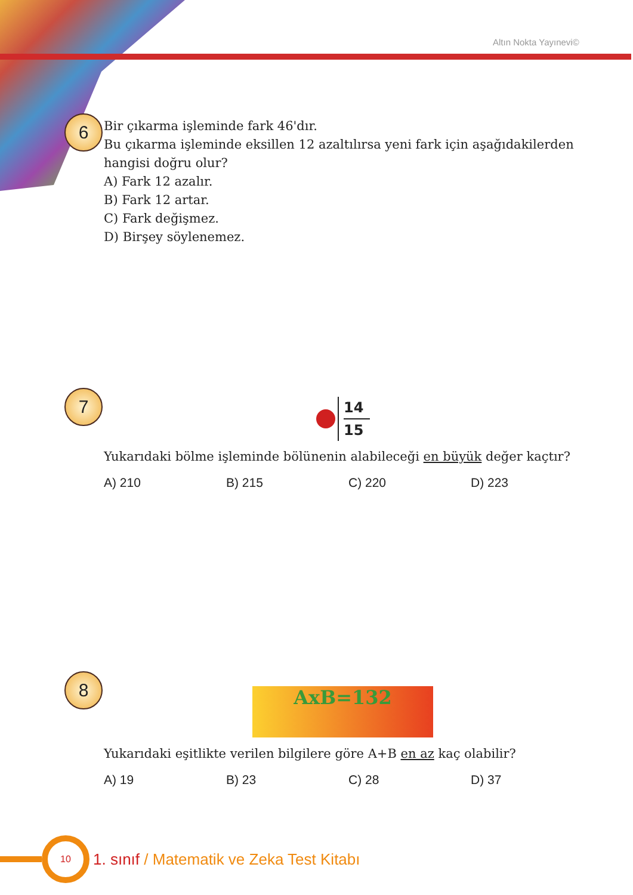Altın Nokta Yayınevi©
6
Bir çıkarma işleminde fark 46'dır.
Bu çıkarma işleminde eksillen 12 azaltılırsa yeni fark için aşağıdakilerden
hangisi doğru olur?
A) Fark 12 azalır.
B) Fark 12 artar.
C) Fark değişmez.
D) Birşey söylenemez.
7
14
15
Yukarıdaki bölme işleminde bölünenin alabileceği en büyük değer kaçtır?
A) 210 B) 215 C) 220 D) 223
8
AxB=132
Yukarıdaki eşitlikte verilen bilgilere göre A+B en az kaç olabilir?
A) 19 B) 23 C) 28 D) 37
10
1. sınıf / Matematik ve Zeka Test Kitabı